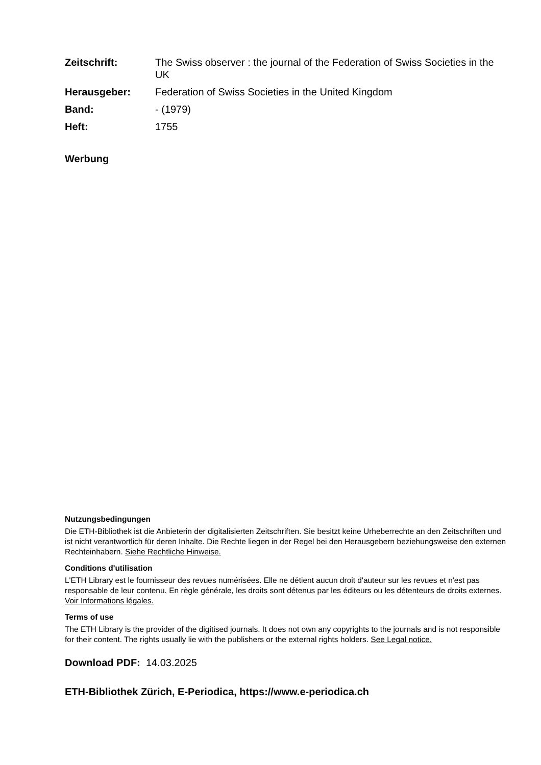| Zeitschrift: | The Swiss observer : the journal of the Federation of Swiss Societies in the UK |
| Herausgeber: | Federation of Swiss Societies in the United Kingdom |
| Band: | - (1979) |
| Heft: | 1755 |
Werbung
Nutzungsbedingungen
Die ETH-Bibliothek ist die Anbieterin der digitalisierten Zeitschriften. Sie besitzt keine Urheberrechte an den Zeitschriften und ist nicht verantwortlich für deren Inhalte. Die Rechte liegen in der Regel bei den Herausgebern beziehungsweise den externen Rechteinhabern. Siehe Rechtliche Hinweise.
Conditions d'utilisation
L'ETH Library est le fournisseur des revues numérisées. Elle ne détient aucun droit d'auteur sur les revues et n'est pas responsable de leur contenu. En règle générale, les droits sont détenus par les éditeurs ou les détenteurs de droits externes. Voir Informations légales.
Terms of use
The ETH Library is the provider of the digitised journals. It does not own any copyrights to the journals and is not responsible for their content. The rights usually lie with the publishers or the external rights holders. See Legal notice.
Download PDF: 14.03.2025
ETH-Bibliothek Zürich, E-Periodica, https://www.e-periodica.ch